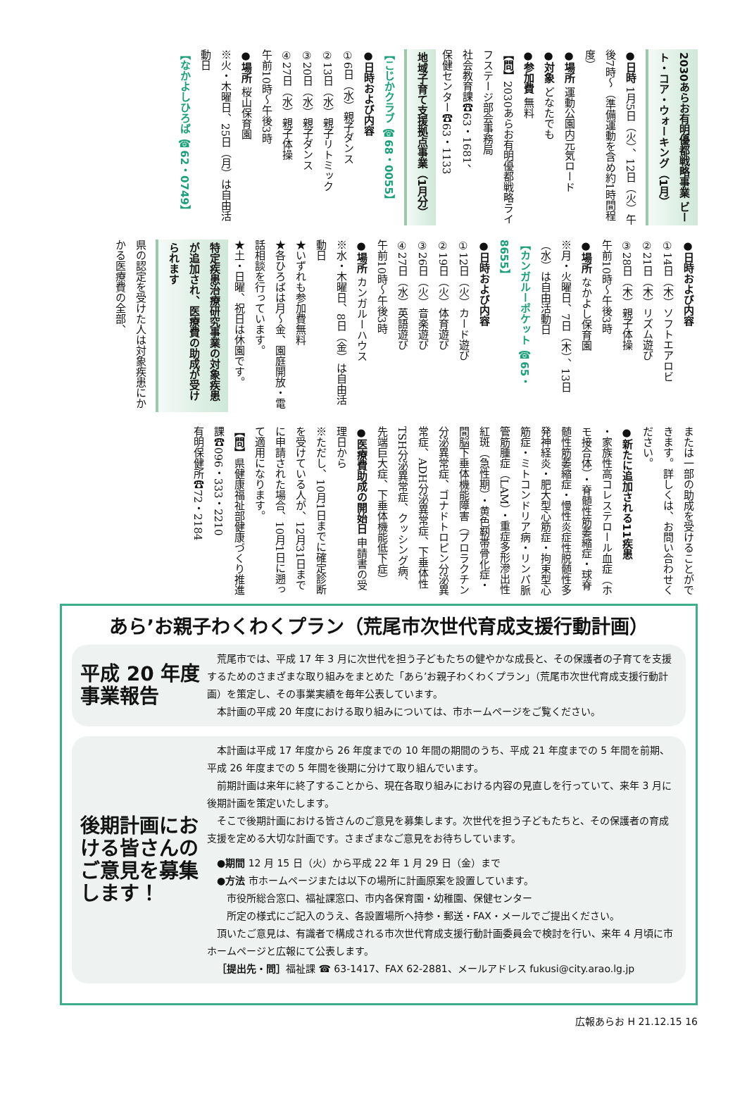2030あらお有明優都戦略事業 ビート・コア・ウォーキング（1月）
●日時 1月5日（火）、12日（火）午後7時～（準備運動を含め約1時間程度）
●場所 運動公園内元気ロード
●対象 どなたでも
●参加費 無料
【問】2030あらお有明優都戦略ライフステージ部会事務局
社会教育課☎63・1681、
保健センター☎63・1133
地域子育て支援拠点事業（1月分）
【こじかクラブ ☎68・0055】
●日時および内容
①6日（水）親子ダンス
②13日（水）親子リトミック
③20日（水）親子ダンス
④27日（水）親子体操
午前10時～午後3時
●場所 桜山保育園
※火・木曜日、25日（月）は自由活動日
【なかよしひろば ☎62・0749】
●日時および内容
①14日（木）ソフトエアロビ
②21日（木）リズム遊び
③28日（木）親子体操
午前10時～午後3時
●場所 なかよし保育園
※月・火曜日、7日（木）、13日（水）は自由活動日
【カンガルーポケット ☎65・8655】
●日時および内容
①12日（火）カード遊び
②19日（火）体育遊び
③26日（火）音楽遊び
④27日（水）英語遊び
午前10時～午後3時
●場所 カンガルーハウス
※水・木曜日、8日（金）は自由活動日
★いずれも参加費無料
★各ひろばは月～金、園庭開放・電話相談を行っています。
★土・日曜、祝日は休園です。
特定疾患治療研究事業の対象疾患が追加され、医療費の助成が受けられます
県の認定を受けた人は対象疾患にかかる医療費の全部、
または一部の助成を受けることができます。詳しくは、お問い合わせください。
●新たに追加される11疾患
・家族性高コレステロール血症（ホモ接合体）・脊髄性筋萎縮症・球脊髄性筋萎縮症・慢性炎症性脱髄性多発神経炎・肥大型心筋症・拘束型心筋症・ミトコンドリア病・リンパ脈管筋腫症（LAM）・重症多形滲出性紅斑（急性期）・黄色靭帯骨化症・間脳下垂体機能障害（プロラクチン分泌異常症、ゴナドトロピン分泌異常症、ADH分泌異常症、下垂体性TSH分泌異常症、クッシング病、先端巨大症、下垂体機能低下症）
●医療費助成の開始日 申請書の受理日から
※ただし、10月1日までに確定診断を受けている人が、12月31日までに申請された場合、10月1日に遡って適用になります。
【問】県健康福祉部健康づくり推進課☎096・333・2210
有明保健所☎72・2184
あら’お親子わくわくプラン（荒尾市次世代育成支援行動計画）
平成 20 年度
事業報告
荒尾市では、平成 17 年 3 月に次世代を担う子どもたちの健やかな成長と、その保護者の子育てを支援するためのさまざまな取り組みをまとめた「あら’お親子わくわくプラン」（荒尾市次世代育成支援行動計画）を策定し、その事業実績を毎年公表しています。
本計画の平成 20 年度における取り組みについては、市ホームページをご覧ください。
後期計画における皆さんのご意見を募集します！
本計画は平成 17 年度から 26 年度までの 10 年間の期間のうち、平成 21 年度までの 5 年間を前期、平成 26 年度までの 5 年間を後期に分けて取り組んでいます。
前期計画は来年に終了することから、現在各取り組みにおける内容の見直しを行っていて、来年 3 月に後期計画を策定いたします。
そこで後期計画における皆さんのご意見を募集します。次世代を担う子どもたちと、その保護者の育成支援を定める大切な計画です。さまざまなご意見をお待ちしています。
●期間 12 月 15 日（火）から平成 22 年 1 月 29 日（金）まで
●方法 市ホームページまたは以下の場所に計画原案を設置しています。
　市役所総合窓口、福祉課窓口、市内各保育園・幼稚園、保健センター
　所定の様式にご記入のうえ、各設置場所へ持参・郵送・FAX・メールでご提出ください。
頂いたご意見は、有識者で構成される市次世代育成支援行動計画委員会で検討を行い、来年 4 月頃に市ホームページと広報にて公表します。
［提出先・問］福祉課 ☎ 63-1417、FAX 62-2881、メールアドレス fukusi@city.arao.lg.jp
広報あらお H 21.12.15 16